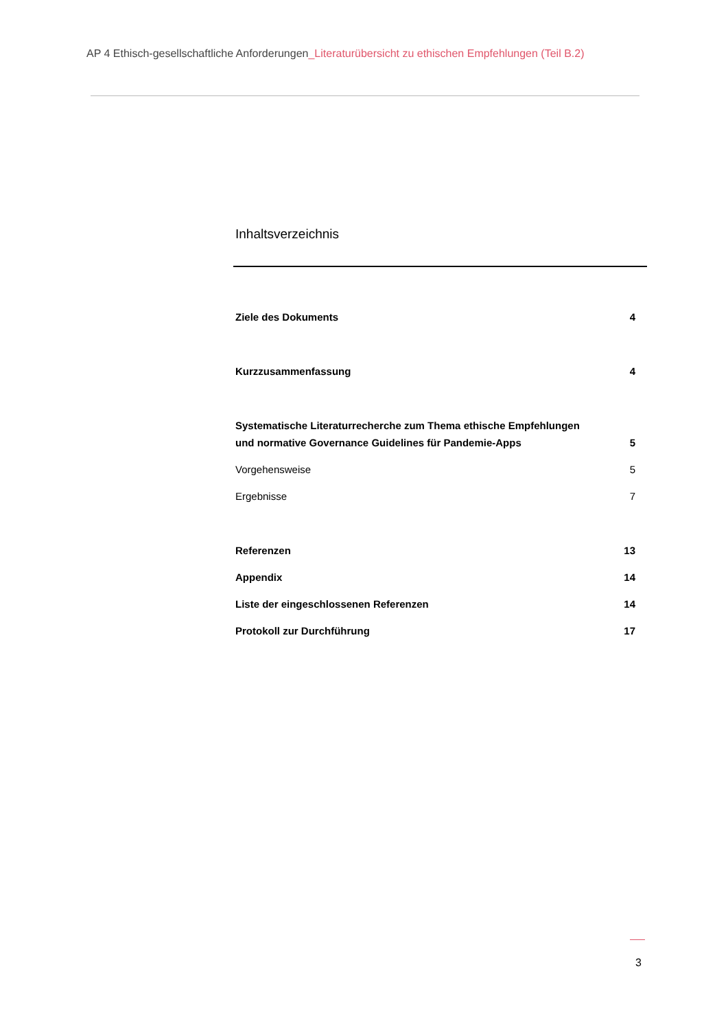AP 4 Ethisch-gesellschaftliche Anforderungen_Literaturübersicht zu ethischen Empfehlungen (Teil B.2)
Inhaltsverzeichnis
Ziele des Dokuments 4
Kurzzusammenfassung 4
Systematische Literaturrecherche zum Thema ethische Empfehlungen
und normative Governance Guidelines für Pandemie-Apps 5
Vorgehensweise 5
Ergebnisse 7
Referenzen 13
Appendix 14
Liste der eingeschlossenen Referenzen 14
Protokoll zur Durchführung 17
3